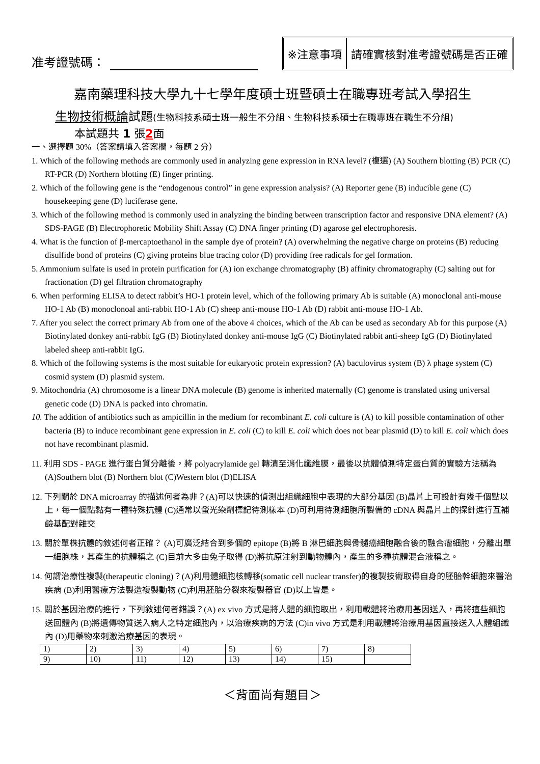准考證號碼：
※注意事項 請確實核對准考證號碼是否正確
嘉南藥理科技大學九十七學年度碩士班暨碩士在職專班考試入學招生
生物技術概論試題(生物科技系碩士班一般生不分組、生物科技系碩士在職專班在職生不分組)
本試題共 1 張2面
一、選擇題 30%（答案請填入答案欄，每題 2 分）
1. Which of the following methods are commonly used in analyzing gene expression in RNA level? (複選) (A) Southern blotting (B) PCR (C) RT-PCR (D) Northern blotting (E) finger printing.
2. Which of the following gene is the “endogenous control” in gene expression analysis? (A) Reporter gene (B) inducible gene (C) housekeeping gene (D) luciferase gene.
3. Which of the following method is commonly used in analyzing the binding between transcription factor and responsive DNA element? (A) SDS-PAGE (B) Electrophoretic Mobility Shift Assay (C) DNA finger printing (D) agarose gel electrophoresis.
4. What is the function of β-mercaptoethanol in the sample dye of protein? (A) overwhelming the negative charge on proteins (B) reducing disulfide bond of proteins (C) giving proteins blue tracing color (D) providing free radicals for gel formation.
5. Ammonium sulfate is used in protein purification for (A) ion exchange chromatography (B) affinity chromatography (C) salting out for fractionation (D) gel filtration chromatography
6. When performing ELISA to detect rabbit’s HO-1 protein level, which of the following primary Ab is suitable (A) monoclonal anti-mouse HO-1 Ab (B) monoclonoal anti-rabbit HO-1 Ab (C) sheep anti-mouse HO-1 Ab (D) rabbit anti-mouse HO-1 Ab.
7. After you select the correct primary Ab from one of the above 4 choices, which of the Ab can be used as secondary Ab for this purpose (A) Biotinylated donkey anti-rabbit IgG (B) Biotinylated donkey anti-mouse IgG (C) Biotinylated rabbit anti-sheep IgG (D) Biotinylated labeled sheep anti-rabbit IgG.
8. Which of the following systems is the most suitable for eukaryotic protein expression? (A) baculovirus system (B) λ phage system (C) cosmid system (D) plasmid system.
9. Mitochondria (A) chromosome is a linear DNA molecule (B) genome is inherited maternally (C) genome is translated using universal genetic code (D) DNA is packed into chromatin.
10. The addition of antibiotics such as ampicillin in the medium for recombinant E. coli culture is (A) to kill possible contamination of other bacteria (B) to induce recombinant gene expression in E. coli (C) to kill E. coli which does not bear plasmid (D) to kill E. coli which does not have recombinant plasmid.
11. 利用 SDS - PAGE 進行蛋白質分離後，將 polyacrylamide gel 轉漬至消化纖維膜，最後以抗體偵測特定蛋白質的實驗方法稱為 (A)Southern blot (B) Northern blot (C)Western blot (D)ELISA
12. 下列關於 DNA microarray 的描述何者為非？(A)可以快速的偵測出組織細胞中表現的大部分基因 (B)晶片上可設計有幾千個點以上，每一個點黏有一種特殊抗體 (C)通常以螢光染劑標記待測樣本 (D)可利用待測細胞所製備的 cDNA 與晶片上的探針進行互補鹼基配對雜交
13. 關於單株抗體的敘述何者正確？ (A)可廣泛結合到多個的 epitope (B)將 B 淋巴細胞與骨髓癌細胞融合後的融合瘤細胞，分離出單一細胞株，其產生的抗體稱之 (C)目前大多由兔子取得 (D)將抗原注射到動物體內，產生的多種抗體混合液稱之。
14. 何謂治療性複製(therapeutic cloning)？(A)利用體細胞核轉移(somatic cell nuclear transfer)的複製技術取得自身的胚胎幹細胞來醫治疾病 (B)利用醫療方法製造複製動物 (C)利用胚胎分裂來複製器官 (D)以上皆是。
15. 關於基因治療的進行，下列敘述何者錯誤？(A) ex vivo 方式是將人體的細胞取出，利用載體將治療用基因送入，再將這些細胞送回體內 (B)將遺傳物質送入病人之特定細胞內，以治療疾病的方法 (C)in vivo 方式是利用載體將治療用基因直接送入人體組織內 (D)用藥物來刺激治療基因的表現。
| 1) | 2) | 3) | 4) | 5) | 6) | 7) | 8) |
| 9) | 10) | 11) | 12) | 13) | 14) | 15) | |
＜背面尚有題目＞